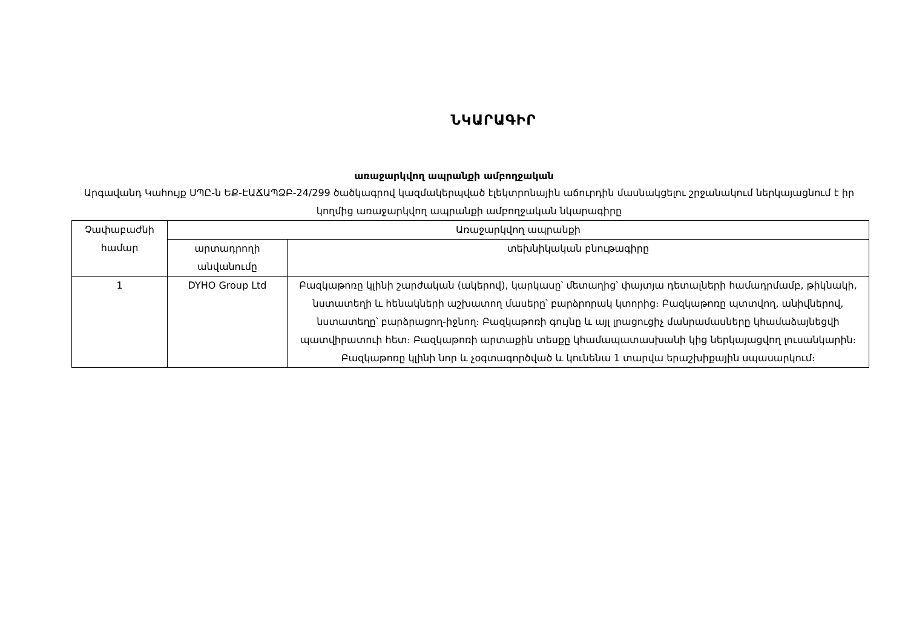ՆԿԱՐԱԳԻՐ
առաջարկվող ապրանքի ամբողջական
Արգավանդ Կաhույք ՍՊԸ-ն ԵՔ-ԷԱՃԱՊՁԲ-24/299 ծածկագրով կազմակերպված էլեկտրոնային աճուրդին մասնակցելու շրջանակում ներկայացնում է իր կողմից առաջարկվող ապրանքի ամբողջական նկարագիրը
| Չափաբաժնի համար | Առաջարկվող ապրանքի | |
| --- | --- | --- |
| | արտադրողի անվանումը | տեխնիկական բնութագիրը |
| 1 | DYHO Group Ltd | Բազկաթոռը կլինի շարժական (ակերով), կարկասը՝ մետաղից՝ փայտյա դետալների համադրմամբ, թիկնակի, նստատեղի և հենակների աշխատող մասերը՝ բարձրորակ կտորից։ Բազկաթոռը պտտվող, անիվներով, նստատեղը՝ բարձրացող-իջնող։ Բազկաթոռի գույնը և այլ լրացուցիչ մանրամասները կհամաձայնեցվի պատվիրատուի հետ։ Բազկաթոռի արտաքին տեսքը կհամապատասխանի կից ներկայացվող լուսանկարին։ Բազկաթոռը կլինի նոր և չօգտագործված և կունենա 1 տարվա երաշխիքային սպասարկում։ |